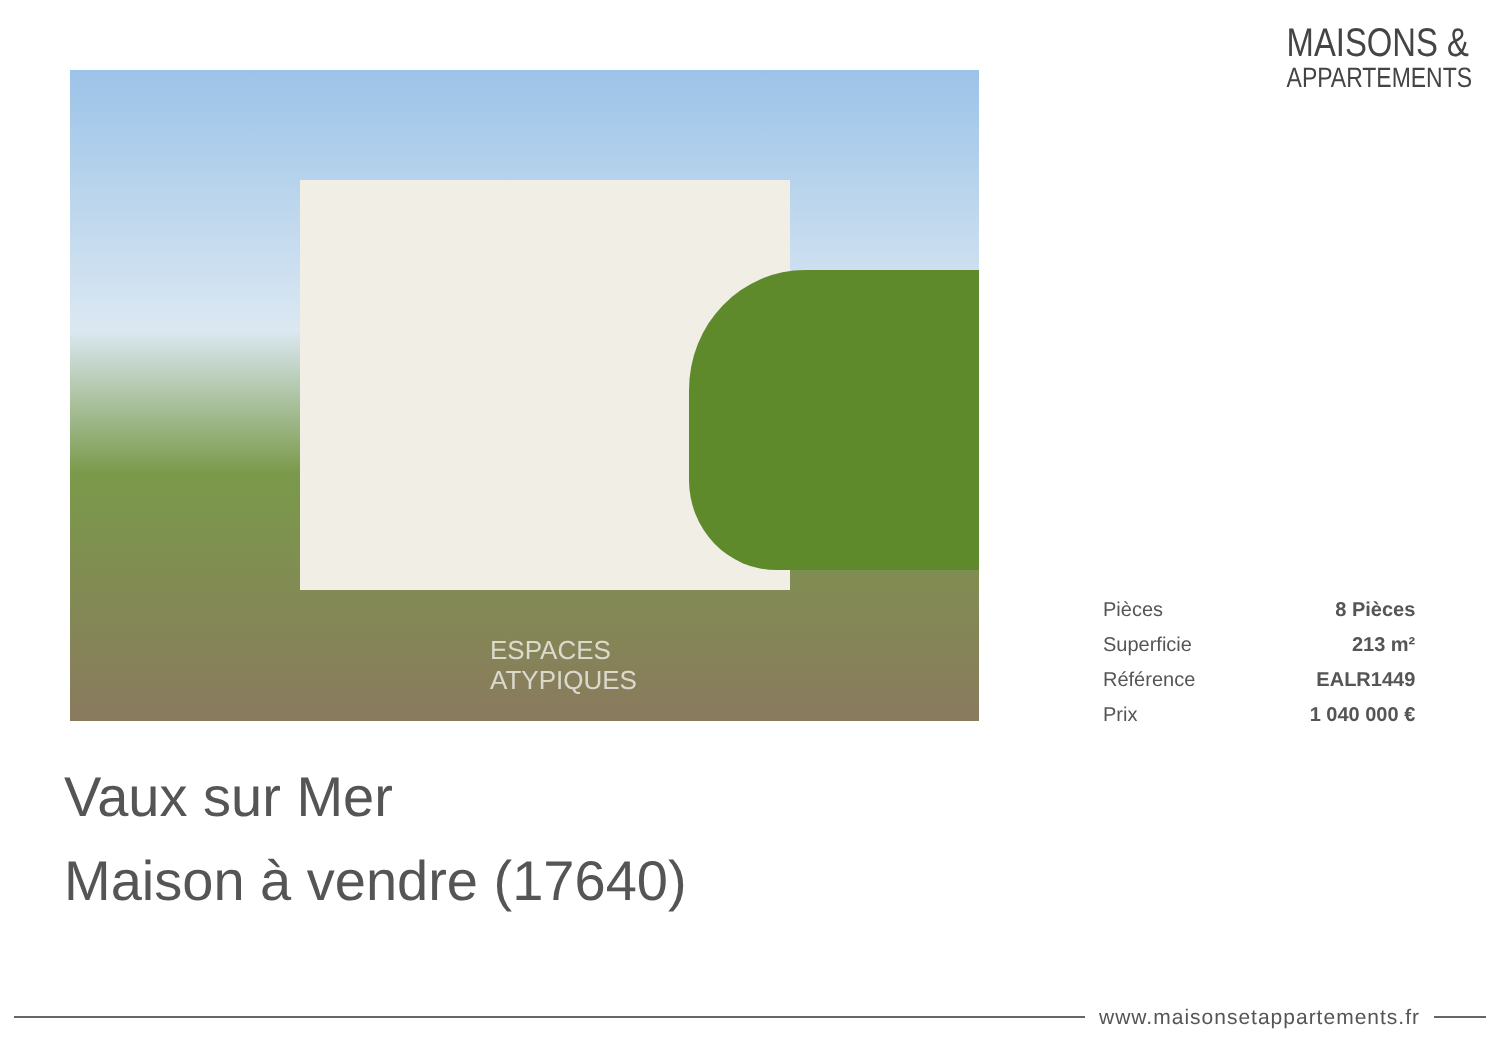MAISONS &
APPARTEMENTS
ESPACES
ATYPIQUES
| Pièces | 8 Pièces |
| Superficie | 213 m² |
| Référence | EALR1449 |
| Prix | 1 040 000 € |
Vaux sur Mer
Maison à vendre (17640)
www.maisonsetappartements.fr